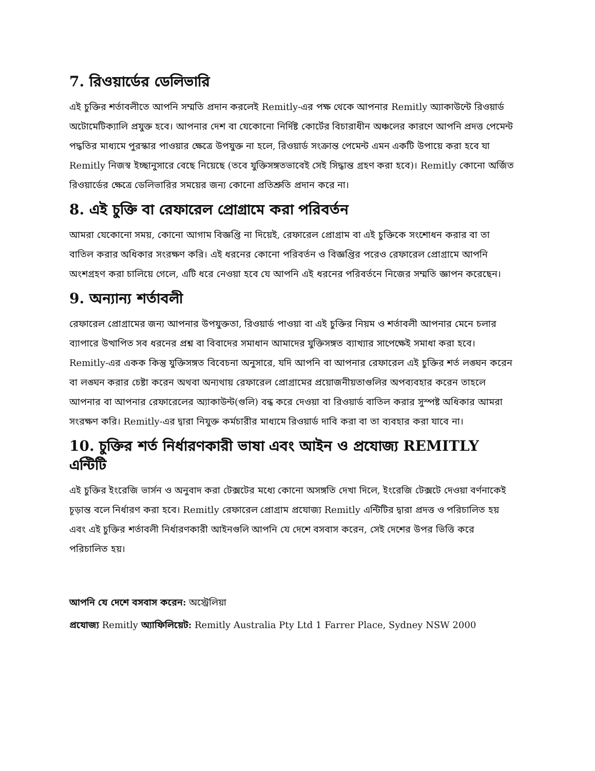7. রিওয়ার্ডের ডেলিভারি
এই চুক্তির শর্তাবলীতে আপনি সম্মতি প্রদান করলেই Remitly-এর পক্ষ থেকে আপনার Remitly অ্যাকাউন্টে রিওয়ার্ড অটোমেটিক্যালি প্রযুক্ত হবে। আপনার দেশ বা যেকোনো নির্দিষ্ট কোর্টের বিচারাধীন অঞ্চলের কারণে আপনি প্রদত্ত পেমেন্ট পদ্ধতির মাধ্যমে পুরস্কার পাওয়ার ক্ষেত্রে উপযুক্ত না হলে, রিওয়ার্ড সংক্রান্ত পেমেন্ট এমন একটি উপায়ে করা হবে যা Remitly নিজস্ব ইচ্ছানুসারে বেছে নিয়েছে (তবে যুক্তিসঙ্গতভাবেই সেই সিদ্ধান্ত গ্রহণ করা হবে)। Remitly কোনো অর্জিত রিওয়ার্ডের ক্ষেত্রে ডেলিভারির সময়ের জন্য কোনো প্রতিশ্রুতি প্রদান করে না।
8. এই চুক্তি বা রেফারেল প্রোগ্রামে করা পরিবর্তন
আমরা যেকোনো সময়, কোনো আগাম বিজ্ঞপ্তি না দিয়েই, রেফারেল প্রোগ্রাম বা এই চুক্তিকে সংশোধন করার বা তা বাতিল করার অধিকার সংরক্ষণ করি। এই ধরনের কোনো পরিবর্তন ও বিজ্ঞপ্তির পরেও রেফারেল প্রোগ্রামে আপনি অংশগ্রহণ করা চালিয়ে গেলে, এটি ধরে নেওয়া হবে যে আপনি এই ধরনের পরিবর্তনে নিজের সম্মতি জ্ঞাপন করেছেন।
9. অন্যান্য শর্তাবলী
রেফারেল প্রোগ্রামের জন্য আপনার উপযুক্ততা, রিওয়ার্ড পাওয়া বা এই চুক্তির নিয়ম ও শর্তাবলী আপনার মেনে চলার ব্যাপারে উত্থাপিত সব ধরনের প্রশ্ন বা বিবাদের সমাধান আমাদের যুক্তিসঙ্গত ব্যাখ্যার সাপেক্ষেই সমাধা করা হবে। Remitly-এর একক কিন্তু যুক্তিসঙ্গত বিবেচনা অনুসারে, যদি আপনি বা আপনার রেফারেল এই চুক্তির শর্ত লঙ্ঘন করেন বা লঙ্ঘন করার চেষ্টা করেন অথবা অন্যথায় রেফারেল প্রোগ্রামের প্রয়োজনীয়তাগুলির অপব্যবহার করেন তাহলে আপনার বা আপনার রেফারেলের অ্যাকাউন্ট(গুলি) বন্ধ করে দেওয়া বা রিওয়ার্ড বাতিল করার সুস্পষ্ট অধিকার আমরা সংরক্ষণ করি। Remitly-এর দ্বারা নিযুক্ত কর্মচারীর মাধ্যমে রিওয়ার্ড দাবি করা বা তা ব্যবহার করা যাবে না।
10. চুক্তির শর্ত নির্ধারণকারী ভাষা এবং আইন ও প্রযোজ্য REMITLY এন্টিটি
এই চুক্তির ইংরেজি ভার্সন ও অনুবাদ করা টেক্সটের মধ্যে কোনো অসঙ্গতি দেখা দিলে, ইংরেজি টেক্সটে দেওয়া বর্ণনাকেই চূড়ান্ত বলে নির্ধারণ করা হবে। Remitly রেফারেল প্রোগ্রাম প্রযোজ্য Remitly এন্টিটির দ্বারা প্রদত্ত ও পরিচালিত হয় এবং এই চুক্তির শর্তাবলী নির্ধারণকারী আইনগুলি আপনি যে দেশে বসবাস করেন, সেই দেশের উপর ভিত্তি করে পরিচালিত হয়।
আপনি যে দেশে বসবাস করেন: অস্ট্রেলিয়া
প্রযোজ্য Remitly অ্যাফিলিয়েট: Remitly Australia Pty Ltd 1 Farrer Place, Sydney NSW 2000